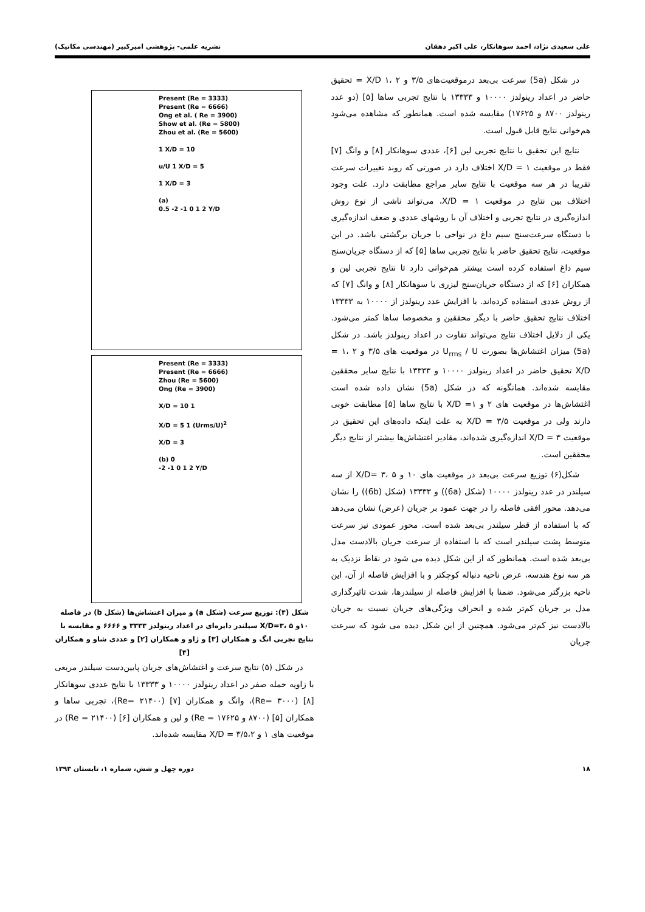علی سعیدی نژاد، احمد سوهانکار، علی اکبر دهقان نشریه علمی- پژوهشی امیرکبیر (مهندسی مکانیک)
در شکل (5a) سرعت بی‌بعد درموقعیت‌های ۳/۵ و ۲ ،۱ X/D = تحقیق حاضر در اعداد رینولدز ۱۰۰۰۰ و ۱۳۳۳۳ با نتایج تجربی ساها [۵] (دو عدد رینولدز ۸۷۰۰ و ۱۷۶۲۵) مقایسه شده است. همانطور که مشاهده می‌شود هم‌خوانی نتایج قابل قبول است.
نتایج این تحقیق با نتایج تجربی لین [۶]، عددی سوهانکار [۸] و وانگ [۷] فقط در موقعیت X/D = ۱ اختلاف دارد در صورتی که روند تغییرات سرعت تقریبا در هر سه موقعیت با نتایج سایر مراجع مطابقت دارد. علت وجود اختلاف بین نتایج در موقعیت X/D = ۱، می‌تواند ناشی از نوع روش اندازه‌گیری در نتایج تجربی و اختلاف آن با روشهای عددی و ضعف اندازه‌گیری با دستگاه سرعت‌سنج سیم داغ در نواحی با جریان برگشتی باشد. در این موقعیت، نتایج تحقیق حاضر با نتایج تجربی ساها [۵] که از دستگاه جریان‌سنج سیم داغ استفاده کرده است بیشتر هم‌خوانی دارد تا نتایج تجربی لین و همکاران [۶] که از دستگاه جریان‌سنج لیزری یا سوهانکار [۸] و وانگ [۷] که از روش عددی استفاده کرده‌اند. با افزایش عدد رینولدز از ۱۰۰۰۰ به ۱۳۳۳۳ اختلاف نتایج تحقیق حاضر با دیگر محققین و مخصوصا ساها کمتر می‌شود. یکی از دلایل اختلاف نتایج می‌تواند تفاوت در اعداد رینولدز باشد. در شکل (5a) میزان اغتشاش‌ها بصورت U<sub>rms</sub> / U در موقعیت های ۳/۵ و ۲ ،۱ = X/D تحقیق حاضر در اعداد رینولدز ۱۰۰۰۰ و ۱۳۳۳۳ با نتایج سایر محققین مقایسه شده‌اند. همانگونه که در شکل (5a) نشان داده شده است اغتشاش‌ها در موقعیت های ۲ و ۱= X/D با نتایج ساها [۵] مطابقت خوبی دارند ولی در موقعیت X/D = ۳/۵ به علت اینکه داده‌های این تحقیق در موقعیت X/D = ۳ اندازه‌گیری شده‌اند، مقادیر اغتشاش‌ها بیشتر از نتایج دیگر محققین است.
شکل(۶) توزیع سرعت بی‌بعد در موقعیت های ۱۰ و ۵ ،۳ =X/D از سه سیلندر در عدد رینولدز ۱۰۰۰۰ (شکل (6a)) و ۱۳۳۳۳ (شکل (6b)) را نشان می‌دهد. محور افقی فاصله را در جهت عمود بر جریان (عرض) نشان می‌دهد که با استفاده از قطر سیلندر بی‌بعد شده است. محور عمودی نیز سرعت متوسط پشت سیلندر است که با استفاده از سرعت جریان بالادست مدل بی‌بعد شده است. همانطور که از این شکل دیده می شود در نقاط نزدیک به هر سه نوع هندسه، عرض ناحیه دنباله کوچکتر و با افزایش فاصله از آن، این ناحیه بزرگتر می‌شود. ضمنا با افزایش فاصله از سیلندرها، شدت تاثیرگذاری مدل بر جریان کم‌تر شده و انحراف ویژگی‌های جریان نسبت به جریان بالادست نیز کم‌تر می‌شود. همچنین از این شکل دیده می شود که سرعت جریان
Present (Re = 3333)
Present (Re = 6666)
Ong et al. ( Re = 3900)
Show et al. (Re = 5800)
Zhou et al. (Re = 5600)
1 X/D = 10
u/U 1 X/D = 5
1 X/D = 3
(a)
0.5 -2 -1 0 1 2 Y/D
Present (Re = 3333)
Present (Re = 6666)
Zhou (Re = 5600)
Ong (Re = 3900)
X/D = 10 1
X/D = 5 1 (Urms/U)<sup>2</sup>
X/D = 3
(b) 0
-2 -1 0 1 2 Y/D
شکل (۴): توزیع سرعت (شکل a) و میزان اغتشاش‌ها (شکل b) در فاصله ۱۰و ۵ ،۳=X/D سیلندر دایره‌ای در اعداد رینولدز ۳۳۳۳ و ۶۶۶۶ و مقایسه با نتایج تجربی انگ و همکاران [۳] و ژاو و همکاران [۲] و عددی شاو و همکاران [۴]
در شکل (۵) نتایج سرعت و اغتشاش‌های جریان پایین‌دست سیلندر مربعی با زاویه حمله صفر در اعداد رینولدز ۱۰۰۰۰ و ۱۳۳۳۳ با نتایج عددی سوهانکار [۸] (Re= ۳۰۰۰)، وانگ و همکاران [۷] (Re= ۲۱۴۰۰)، تجربی ساها و همکاران [۵] (۸۷۰۰ و Re = ۱۷۶۲۵) و لین و همکاران [۶] (Re = ۲۱۴۰۰) در موقعیت های ۱ و ۳/۵،۲ = X/D مقایسه شده‌اند.
۱۸ دوره چهل و شش، شماره ۱، تابستان ۱۳۹۳